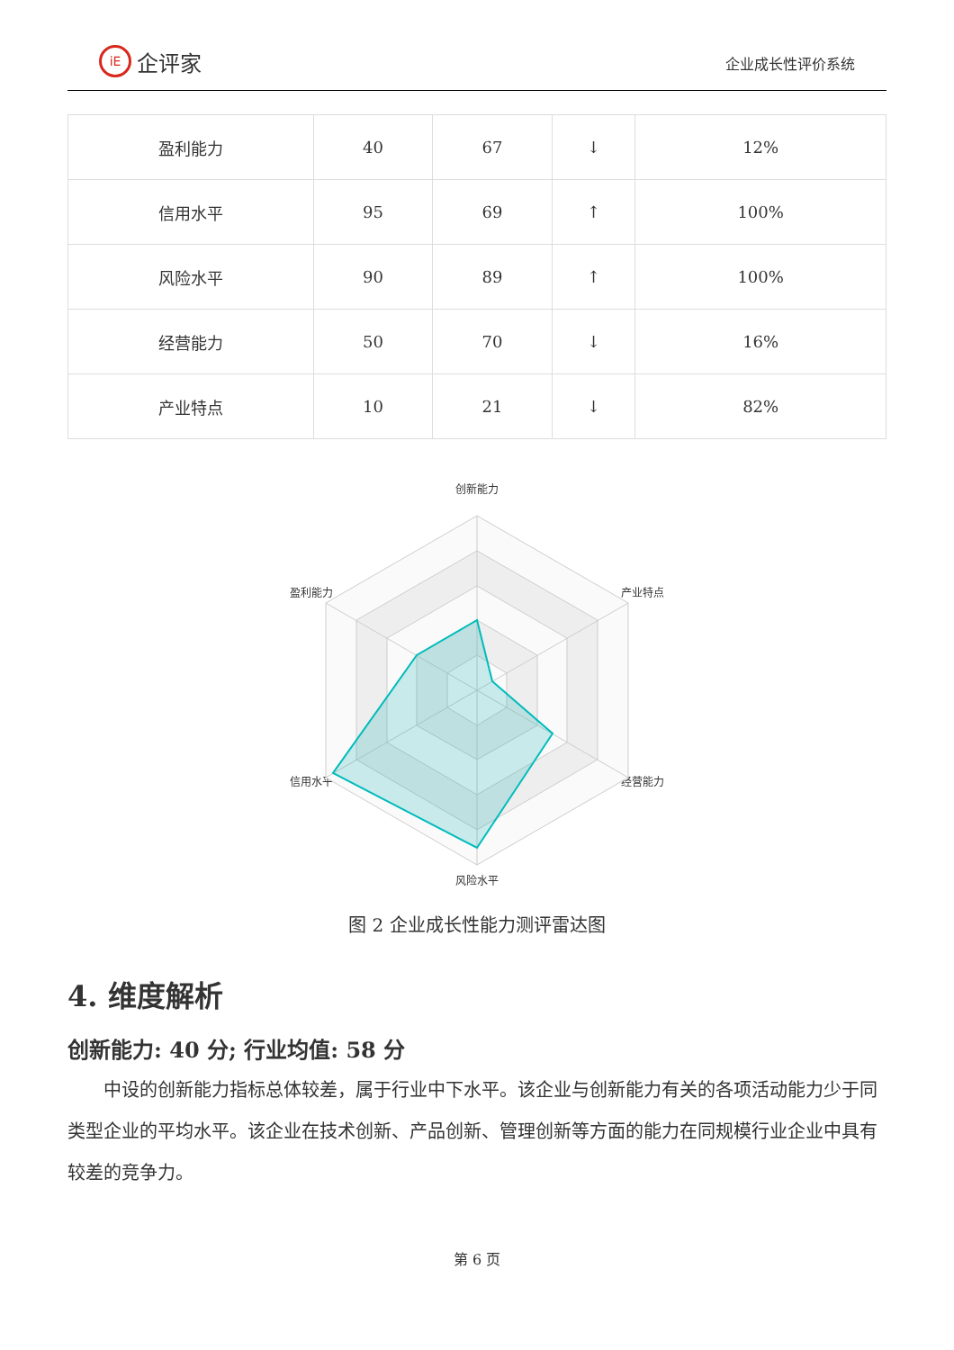iE 企评家
企业成长性评价系统
| 盈利能力 | 40 | 67 | ↓ | 12% |
| 信用水平 | 95 | 69 | ↑ | 100% |
| 风险水平 | 90 | 89 | ↑ | 100% |
| 经营能力 | 50 | 70 | ↓ | 16% |
| 产业特点 | 10 | 21 | ↓ | 82% |
创新能力
产业特点
经营能力
风险水平
信用水平
盈利能力
图 2 企业成长性能力测评雷达图
4. 维度解析
创新能力: 40 分; 行业均值: 58 分
中设的创新能力指标总体较差，属于行业中下水平。该企业与创新能力有关的各项活动能力少于同类型企业的平均水平。该企业在技术创新、产品创新、管理创新等方面的能力在同规模行业企业中具有较差的竞争力。
第 6 页